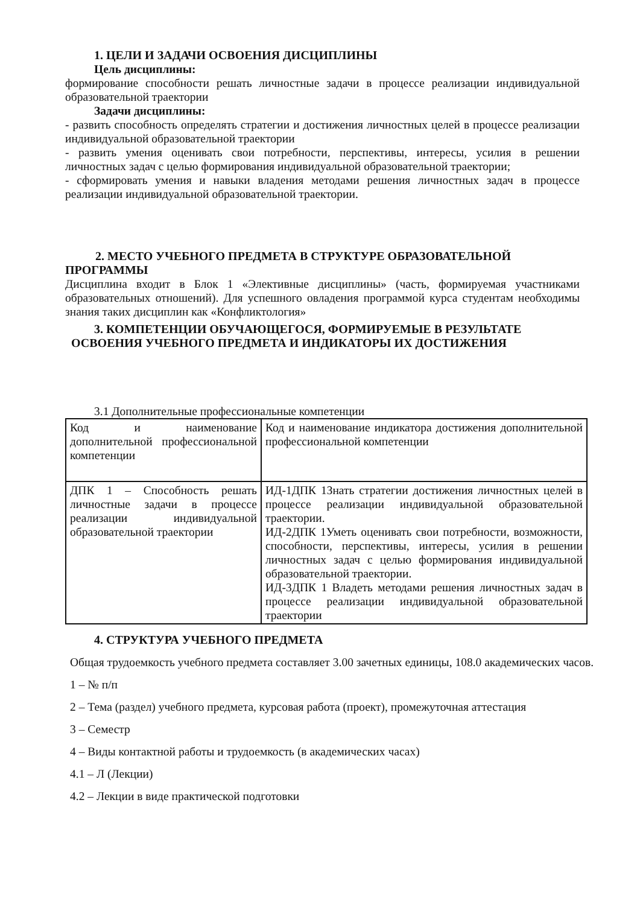1. ЦЕЛИ И ЗАДАЧИ ОСВОЕНИЯ ДИСЦИПЛИНЫ
Цель дисциплины:
формирование способности решать личностные задачи в процессе реализации индивидуальной образовательной траектории
Задачи дисциплины:
- развить способность определять стратегии и достижения личностных целей в процессе реализации индивидуальной образовательной траектории
- развить умения оценивать свои потребности, перспективы, интересы, усилия в решении личностных задач с целью формирования индивидуальной образовательной траектории;
- сформировать умения и навыки владения методами решения личностных задач в процессе реализации индивидуальной образовательной траектории.
2. МЕСТО УЧЕБНОГО ПРЕДМЕТА В СТРУКТУРЕ ОБРАЗОВАТЕЛЬНОЙ
ПРОГРАММЫ
Дисциплина входит в Блок 1 «Элективные дисциплины» (часть, формируемая участниками образовательных отношений). Для успешного овладения программой курса студентам необходимы знания таких дисциплин как «Конфликтология»
3. КОМПЕТЕНЦИИ ОБУЧАЮЩЕГОСЯ, ФОРМИРУЕМЫЕ В РЕЗУЛЬТАТЕ
ОСВОЕНИЯ УЧЕБНОГО ПРЕДМЕТА И ИНДИКАТОРЫ ИХ ДОСТИЖЕНИЯ
3.1 Дополнительные профессиональные компетенции
| Код и наименование дополнительной профессиональной компетенции | Код и наименование индикатора достижения дополнительной профессиональной компетенции |
| ДПК 1 – Способность решать личностные задачи в процессе реализации индивидуальной образовательной траектории | ИД-1ДПК 1Знать стратегии достижения личностных целей в процессе реализации индивидуальной образовательной траектории. ИД-2ДПК 1Уметь оценивать свои потребности, возможности, способности, перспективы, интересы, усилия в решении личностных задач с целью формирования индивидуальной образовательной траектории. ИД-3ДПК 1 Владеть методами решения личностных задач в процессе реализации индивидуальной образовательной траектории |
4. СТРУКТУРА УЧЕБНОГО ПРЕДМЕТА
Общая трудоемкость учебного предмета составляет 3.00 зачетных единицы, 108.0 академических часов.
1 – № п/п
2 – Тема (раздел) учебного предмета, курсовая работа (проект), промежуточная аттестация
3 – Семестр
4 – Виды контактной работы и трудоемкость (в академических часах)
4.1 – Л (Лекции)
4.2 – Лекции в виде практической подготовки